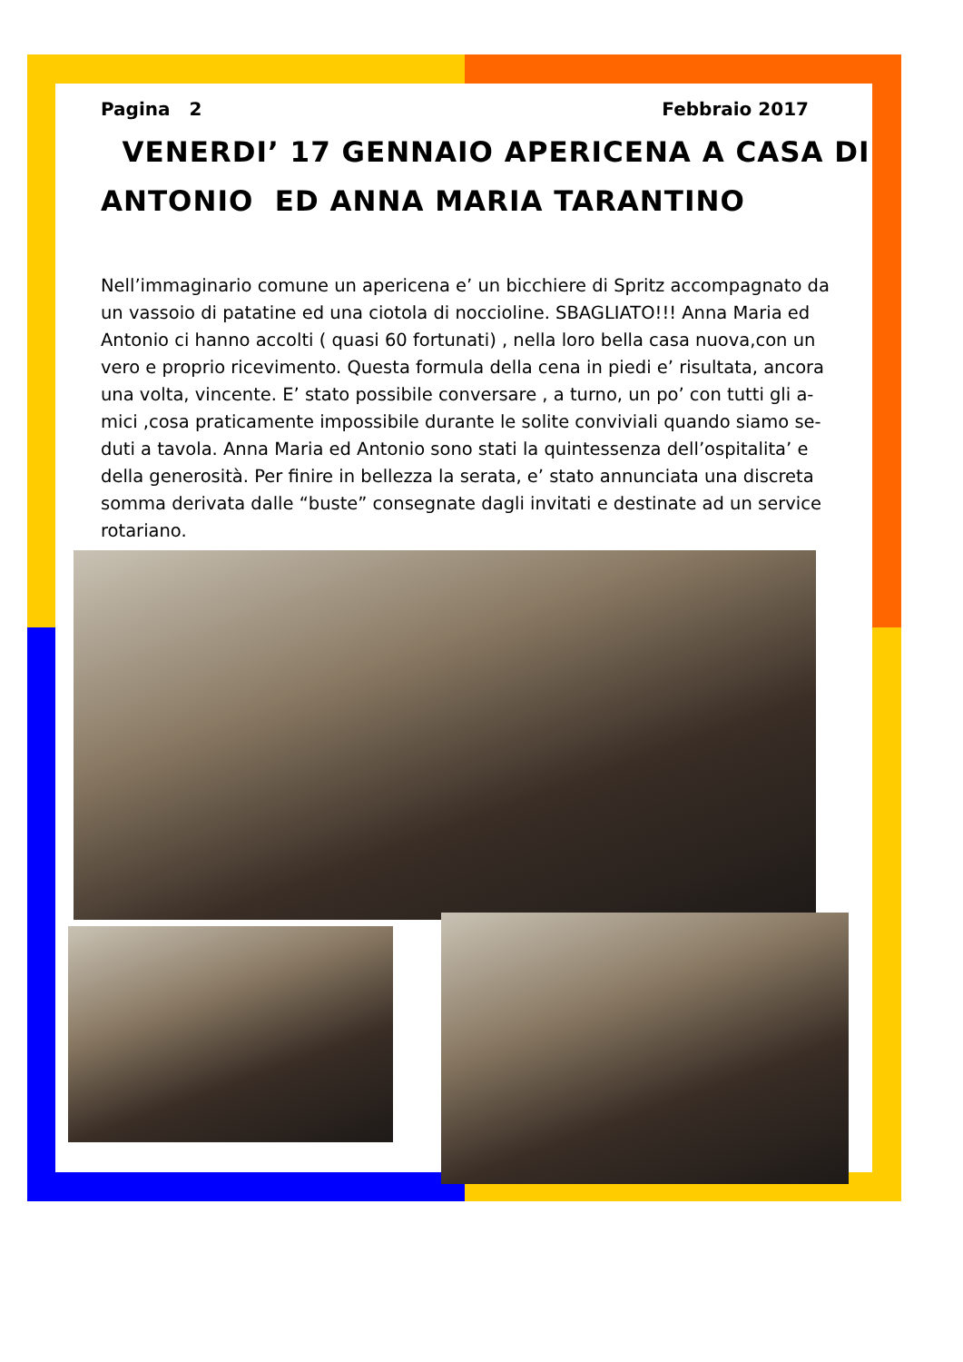Pagina 2 Febbraio 2017
VENERDI’ 17 GENNAIO APERICENA A CASA DI
ANTONIO ED ANNA MARIA TARANTINO
Nell’immaginario comune un apericena e’ un bicchiere di Spritz accompagnato da un vassoio di patatine ed una ciotola di noccioline. SBAGLIATO!!! Anna Maria ed Antonio ci hanno accolti ( quasi 60 fortunati) , nella loro bella casa nuova,con un vero e proprio ricevimento. Questa formula della cena in piedi e’ risultata, ancora una volta, vincente. E’ stato possibile conversare , a turno, un po’ con tutti gli a-mici ,cosa praticamente impossibile durante le solite conviviali quando siamo se-duti a tavola. Anna Maria ed Antonio sono stati la quintessenza dell’ospitalita’ e della generosità. Per finire in bellezza la serata, e’ stato annunciata una discreta somma derivata dalle “buste” consegnate dagli invitati e destinate ad un service rotariano.